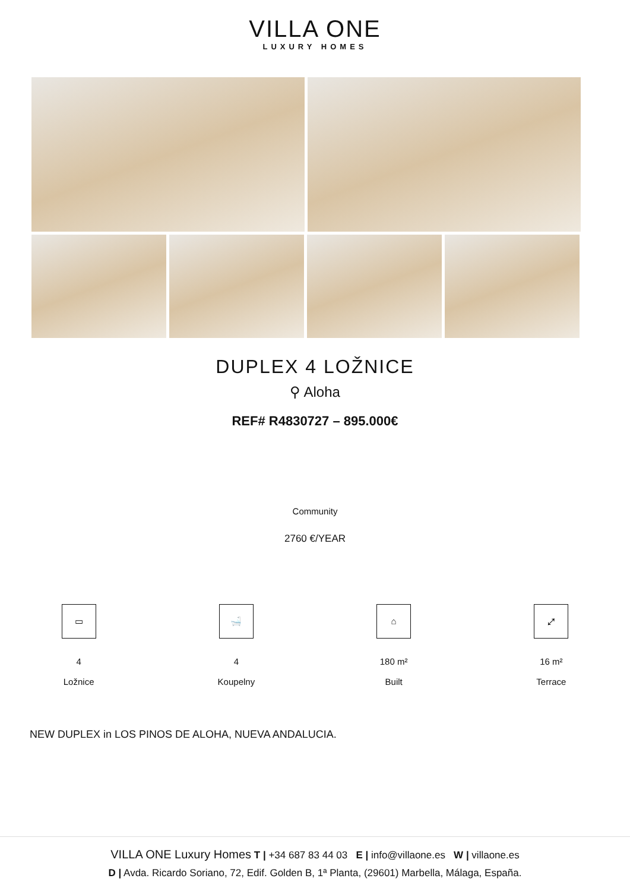VILLA ONE
LUXURY HOMES
DUPLEX 4 LOŽNICE
⚲ Aloha
REF# R4830727 – 895.000€
Community
2760 €/YEAR
▭
4
Ložnice
🛁
4
Koupelny
⌂
180 m²
Built
⤢
16 m²
Terrace
NEW DUPLEX in LOS PINOS DE ALOHA, NUEVA ANDALUCIA.
VILLA ONE Luxury Homes T | +34 687 83 44 03 E | info@villaone.es W | villaone.es
D | Avda. Ricardo Soriano, 72, Edif. Golden B, 1ª Planta, (29601) Marbella, Málaga, España.